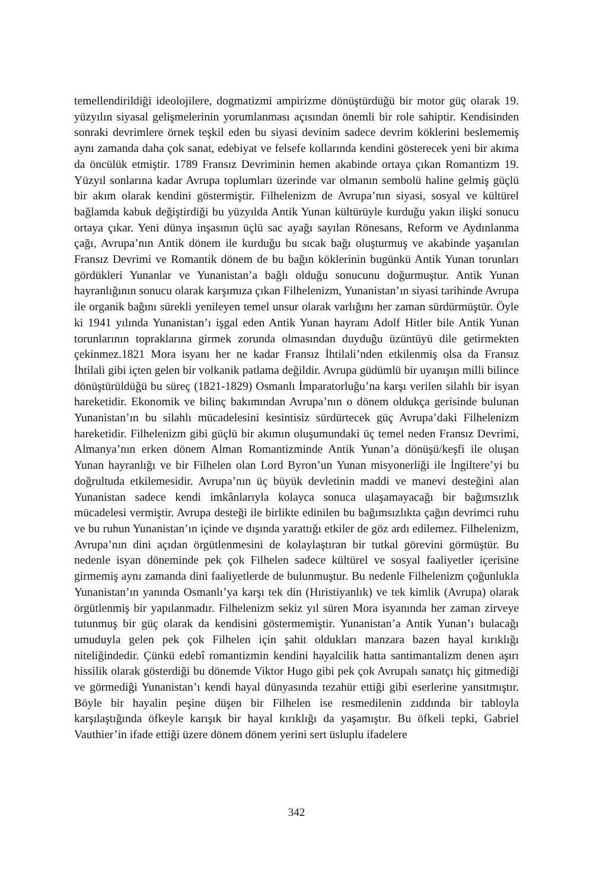temellendirildiği ideolojilere, dogmatizmi ampirizme dönüştürdüğü bir motor güç olarak 19. yüzyılın siyasal gelişmelerinin yorumlanması açısından önemli bir role sahiptir. Kendisinden sonraki devrimlere örnek teşkil eden bu siyasi devinim sadece devrim köklerini beslememiş aynı zamanda daha çok sanat, edebiyat ve felsefe kollarında kendini gösterecek yeni bir akıma da öncülük etmiştir. 1789 Fransız Devriminin hemen akabinde ortaya çıkan Romantizm 19. Yüzyıl sonlarına kadar Avrupa toplumları üzerinde var olmanın sembolü haline gelmiş güçlü bir akım olarak kendini göstermiştir. Filhelenizm de Avrupa’nın siyasi, sosyal ve kültürel bağlamda kabuk değiştirdiği bu yüzyılda Antik Yunan kültürüyle kurduğu yakın ilişki sonucu ortaya çıkar. Yeni dünya inşasının üçlü sac ayağı sayılan Rönesans, Reform ve Aydınlanma çağı, Avrupa’nın Antik dönem ile kurduğu bu sıcak bağı oluşturmuş ve akabinde yaşanılan Fransız Devrimi ve Romantik dönem de bu bağın köklerinin bugünkü Antik Yunan torunları gördükleri Yunanlar ve Yunanistan’a bağlı olduğu sonucunu doğurmuştur. Antik Yunan hayranlığının sonucu olarak karşımıza çıkan Filhelenizm, Yunanistan’ın siyasi tarihinde Avrupa ile organik bağını sürekli yenileyen temel unsur olarak varlığını her zaman sürdürmüştür. Öyle ki 1941 yılında Yunanistan’ı işgal eden Antik Yunan hayranı Adolf Hitler bile Antik Yunan torunlarının topraklarına girmek zorunda olmasından duyduğu üzüntüyü dile getirmekten çekinmez.1821 Mora isyanı her ne kadar Fransız İhtilali’nden etkilenmiş olsa da Fransız İhtilali gibi içten gelen bir volkanik patlama değildir. Avrupa güdümlü bir uyanışın milli bilince dönüştürüldüğü bu süreç (1821-1829) Osmanlı İmparatorluğu’na karşı verilen silahlı bir isyan hareketidir. Ekonomik ve bilinç bakımından Avrupa’nın o dönem oldukça gerisinde bulunan Yunanistan’ın bu silahlı mücadelesini kesintisiz sürdürtecek güç Avrupa’daki Filhelenizm hareketidir. Filhelenizm gibi güçlü bir akımın oluşumundaki üç temel neden Fransız Devrimi, Almanya’nın erken dönem Alman Romantizminde Antik Yunan’a dönüşü/keşfi ile oluşan Yunan hayranlığı ve bir Filhelen olan Lord Byron’un Yunan misyonerliği ile İngiltere’yi bu doğrultuda etkilemesidir. Avrupa’nın üç büyük devletinin maddi ve manevi desteğini alan Yunanistan sadece kendi imkânlarıyla kolayca sonuca ulaşamayacağı bir bağımsızlık mücadelesi vermiştir. Avrupa desteği ile birlikte edinilen bu bağımsızlıkta çağın devrimci ruhu ve bu ruhun Yunanistan’ın içinde ve dışında yarattığı etkiler de göz ardı edilemez. Filhelenizm, Avrupa’nın dini açıdan örgütlenmesini de kolaylaştıran bir tutkal görevini görmüştür. Bu nedenle isyan döneminde pek çok Filhelen sadece kültürel ve sosyal faaliyetler içerisine girmemiş aynı zamanda dini faaliyetlerde de bulunmuştur. Bu nedenle Filhelenizm çoğunlukla Yunanistan’ın yanında Osmanlı’ya karşı tek din (Hıristiyanlık) ve tek kimlik (Avrupa) olarak örgütlenmiş bir yapılanmadır. Filhelenizm sekiz yıl süren Mora isyanında her zaman zirveye tutunmuş bir güç olarak da kendisini göstermemiştir. Yunanistan’a Antik Yunan’ı bulacağı umuduyla gelen pek çok Filhelen için şahit oldukları manzara bazen hayal kırıklığı niteliğindedir. Çünkü edebî romantizmin kendini hayalcilik hatta santimantalizm denen aşırı hissilik olarak gösterdiği bu dönemde Viktor Hugo gibi pek çok Avrupalı sanatçı hiç gitmediği ve görmediği Yunanistan’ı kendi hayal dünyasında tezahür ettiği gibi eserlerine yansıtmıştır. Böyle bir hayalin peşine düşen bir Filhelen ise resmedilenin zıddında bir tabloyla karşılaştığında öfkeyle karışık bir hayal kırıklığı da yaşamıştır. Bu öfkeli tepki, Gabriel Vauthier’in ifade ettiği üzere dönem dönem yerini sert üsluplu ifadelere
342